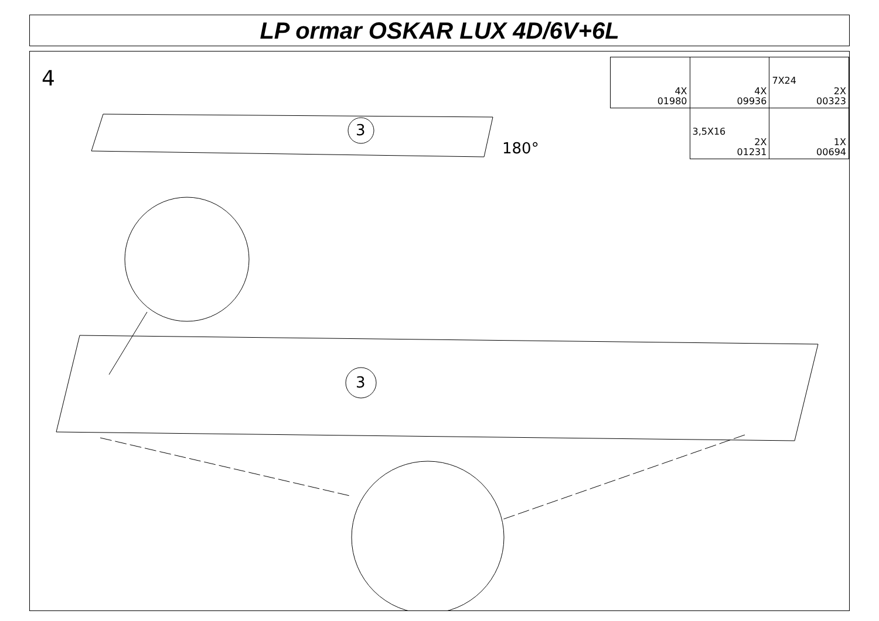LP ormar OSKAR LUX 4D/6V+6L
4
| 4X 01980 | 4X 09936 | 7X24 2X 00323 |
| | 3,5X16 2X 01231 | 1X 00694 |
3
180°
3